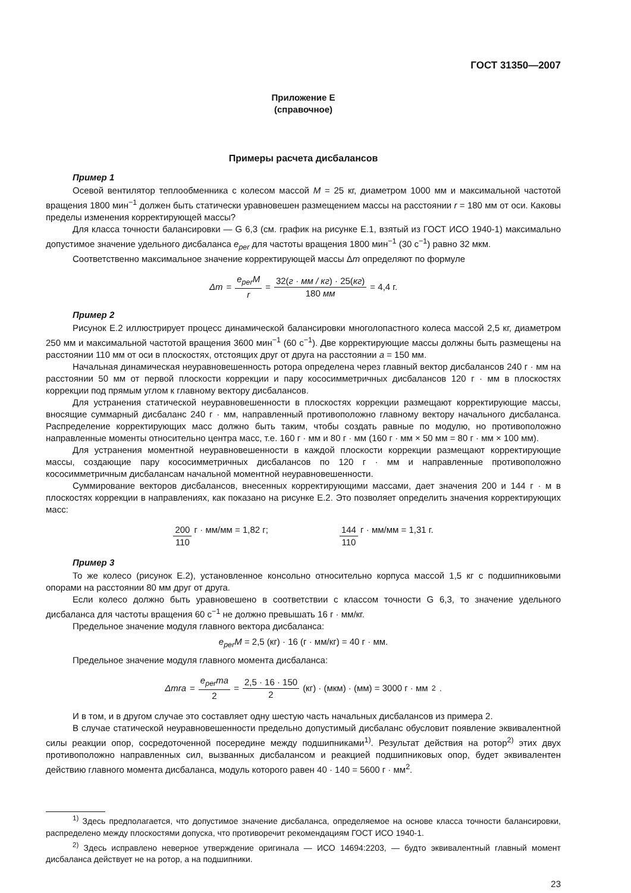ГОСТ 31350—2007
Приложение Е
(справочное)
Примеры расчета дисбалансов
Пример 1
Осевой вентилятор теплообменника с колесом массой M = 25 кг, диаметром 1000 мм и максимальной частотой вращения 1800 мин<sup>−1</sup> должен быть статически уравновешен размещением массы на расстоянии r = 180 мм от оси. Каковы пределы изменения корректирующей массы?
Для класса точности балансировки — G 6,3 (см. график на рисунке Е.1, взятый из ГОСТ ИСО 1940-1) максимально допустимое значение удельного дисбаланса e<sub>per</sub> для частоты вращения 1800 мин<sup>−1</sup> (30 с<sup>−1</sup>) равно 32 мкм.
Соответственно максимальное значение корректирующей массы Δm определяют по формуле
Δm = e<sub>per</sub>M r = 32(г · мм / кг) · 25(кг) 180 мм = 4,4 г.
Пример 2
Рисунок Е.2 иллюстрирует процесс динамической балансировки многолопастного колеса массой 2,5 кг, диаметром 250 мм и максимальной частотой вращения 3600 мин<sup>−1</sup> (60 с<sup>−1</sup>). Две корректирующие массы должны быть размещены на расстоянии 110 мм от оси в плоскостях, отстоящих друг от друга на расстоянии a = 150 мм.
Начальная динамическая неуравновешенность ротора определена через главный вектор дисбалансов 240 г · мм на расстоянии 50 мм от первой плоскости коррекции и пару кососимметричных дисбалансов 120 г · мм в плоскостях коррекции под прямым углом к главному вектору дисбалансов.
Для устранения статической неуравновешенности в плоскостях коррекции размещают корректирующие массы, вносящие суммарный дисбаланс 240 г · мм, направленный противоположно главному вектору начального дисбаланса. Распределение корректирующих масс должно быть таким, чтобы создать равные по модулю, но противоположно направленные моменты относительно центра масс, т.е. 160 г · мм и 80 г · мм (160 г · мм × 50 мм = 80 г · мм × 100 мм).
Для устранения моментной неуравновешенности в каждой плоскости коррекции размещают корректирующие массы, создающие пару кососимметричных дисбалансов по 120 г · мм и направленные противоположно кососимметричным дисбалансам начальной моментной неуравновешенности.
Суммирование векторов дисбалансов, внесенных корректирующими массами, дает значения 200 и 144 г · м в плоскостях коррекции в направлениях, как показано на рисунке Е.2. Это позволяет определить значения корректирующих масс:
200 110 г · мм/мм = 1,82 г; 144 110 г · мм/мм = 1,31 г.
Пример 3
То же колесо (рисунок Е.2), установленное консольно относительно корпуса массой 1,5 кг с подшипниковыми опорами на расстоянии 80 мм друг от друга.
Если колесо должно быть уравновешено в соответствии с классом точности G 6,3, то значение удельного дисбаланса для частоты вращения 60 с<sup>−1</sup> не должно превышать 16 г · мм/кг.
Предельное значение модуля главного вектора дисбаланса:
e<sub>per</sub>M = 2,5 (кг) · 16 (г · мм/кг) = 40 г · мм.
Предельное значение модуля главного момента дисбаланса:
Δmra = e<sub>per</sub>ma 2 = 2,5 · 16 · 150 2 (кг) · (мкм) · (мм) = 3000 г · мм<sup>2</sup>.
И в том, и в другом случае это составляет одну шестую часть начальных дисбалансов из примера 2.
В случае статической неуравновешенности предельно допустимый дисбаланс обусловит появление эквивалентной силы реакции опор, сосредоточенной посередине между подшипниками<sup>1)</sup>. Результат действия на ротор<sup>2)</sup> этих двух противоположно направленных сил, вызванных дисбалансом и реакцией подшипниковых опор, будет эквивалентен действию главного момента дисбаланса, модуль которого равен 40 · 140 = 5600 г · мм<sup>2</sup>.
<sup>1)</sup> Здесь предполагается, что допустимое значение дисбаланса, определяемое на основе класса точности балансировки, распределено между плоскостями допуска, что противоречит рекомендациям ГОСТ ИСО 1940-1.
<sup>2)</sup> Здесь исправлено неверное утверждение оригинала — ИСО 14694:2203, — будто эквивалентный главный момент дисбаланса действует не на ротор, а на подшипники.
23